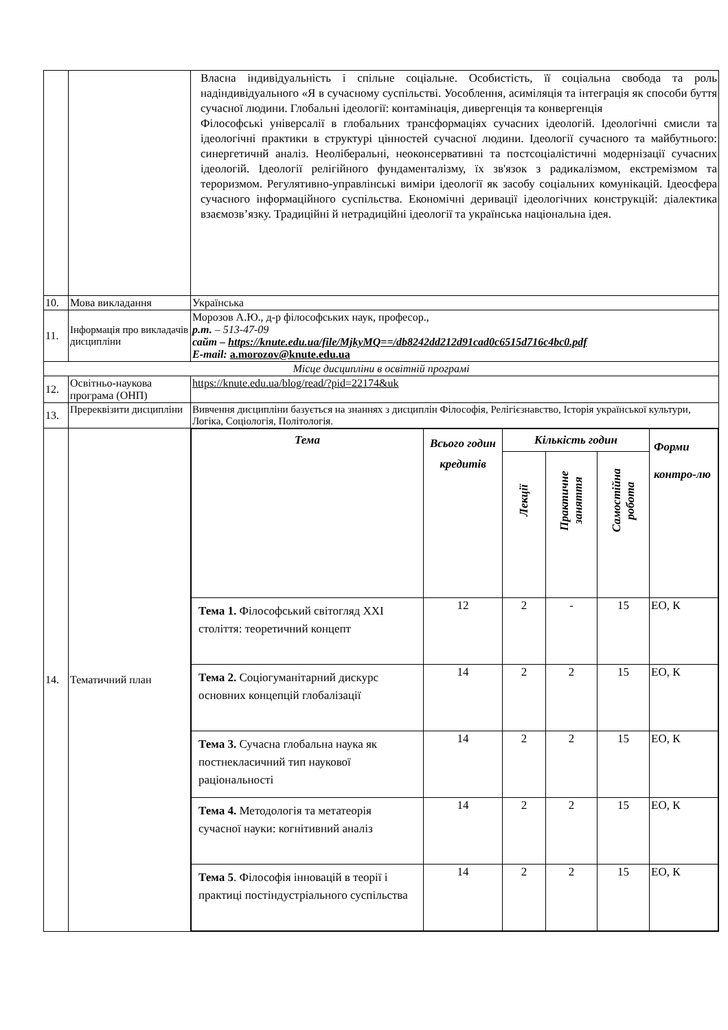| | | Власна індивідуальність і спільне соціальне. Особистість, її соціальна свобода та роль надіндивідуального «Я в сучасному суспільстві. Уособлення, асиміляція та інтеграція як способи буття сучасної людини. Глобальні ідеології: контамінація, дивергенція та конвергенція Філософські універсалії в глобальних трансформаціях сучасних ідеологій. Ідеологічні смисли та ідеологічні практики в структурі цінностей сучасної людини. Ідеології сучасного та майбутнього: синергетичнй аналіз. Неоліберальні, неоконсервативні та постсоціалістичні модернізації сучасних ідеологій. Ідеології релігійного фундаменталізму, їх зв'язок з радикалізмом, екстремізмом та тероризмом. Регулятивно-управлінські виміри ідеології як засобу соціальних комунікацій. Ідеосфера сучасного інформаційного суспільства. Економічні деривації ідеологічних конструкцій: діалектика взаємозв’язку. Традиційні й нетрадиційні ідеології та українська національна ідея. |
| 10. | Мова викладання | Українська |
| 11. | Інформація про викладачів дисципліни | Морозов А.Ю., д-р філософських наук, професор., р.т. – 513-47-09 сайт – https://knute.edu.ua/file/MjkyMQ==/db8242dd212d91cad0c6515d716c4bc0.pdf E-mail: a.morozov@knute.edu.ua |
| Місце дисципліни в освітній програмі | | |
| 12. | Освітньо-наукова програма (ОНП) | https://knute.edu.ua/blog/read/?pid=22174&uk |
| 13. | Пререквізити дисципліни | Вивчення дисципліни базується на знаннях з дисциплін Філософія, Релігієзнавство, Історія української культури, Логіка, Соціологія, Політологія. |
| 14. | Тематичний план | / Тема / Всього годин кредитів / Кількість годин / / / Форми контро-лю / / --- / --- / --- / --- / --- / --- / / / / Лекції / Практичне заняття / Самостійна робота / / / Тема 1. Філософський світогляд ХХІ століття: теоретичний концепт / 12 / 2 / - / 15 / ЕО, К / / Тема 2. Соціогуманітарний дискурс основних концепцій глобалізації / 14 / 2 / 2 / 15 / ЕО, К / / Тема 3. Сучасна глобальна наука як постнекласичний тип наукової раціональності / 14 / 2 / 2 / 15 / ЕО, К / / Тема 4. Методологія та метатеорія сучасної науки: когнітивний аналіз / 14 / 2 / 2 / 15 / ЕО, К / / Тема 5 . Філософія інновацій в теорії і практиці постіндустріального суспільства / 14 / 2 / 2 / 15 / ЕО, К / |